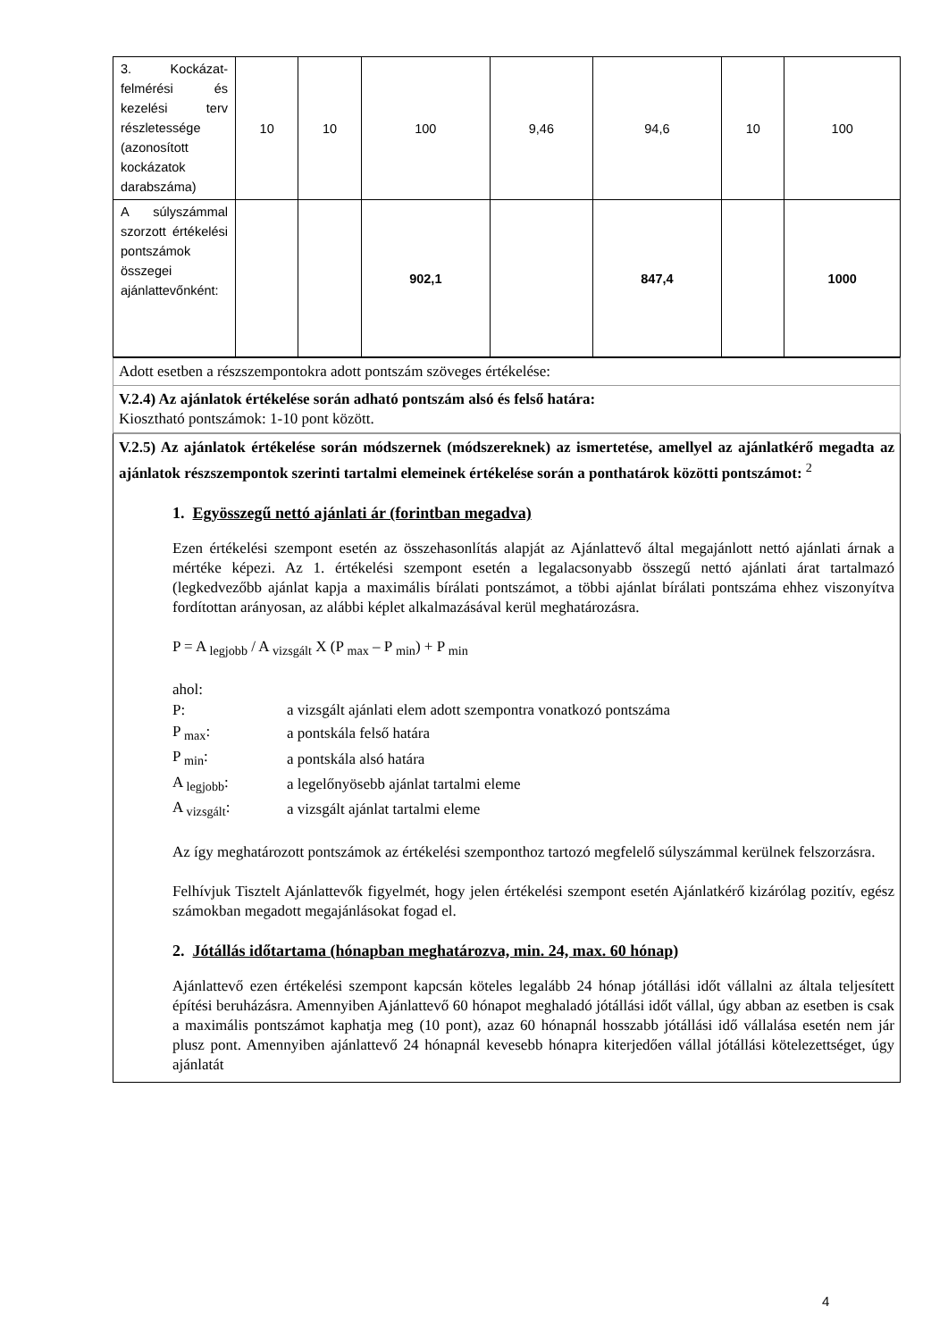| 3. Kockázat-felmérési és kezelési terv részletessége (azonosított kockázatok darabszáma) | 10 | 10 | 100 | 9,46 | 94,6 | 10 | 100 |
| A súlyszámmal szorzott értékelési pontszámok összegei ajánlattevőnként: | | | 902,1 | | 847,4 | | 1000 |
Adott esetben a részszempontokra adott pontszám szöveges értékelése:
V.2.4) Az ajánlatok értékelése során adható pontszám alsó és felső határa:
Kiosztható pontszámok: 1-10 pont között.
V.2.5) Az ajánlatok értékelése során módszernek (módszereknek) az ismertetése, amellyel az ajánlatkérő megadta az ajánlatok részszempontok szerinti tartalmi elemeinek értékelése során a ponthatárok közötti pontszámot: <sup>2</sup>
1. Egyösszegű nettó ajánlati ár (forintban megadva)
Ezen értékelési szempont esetén az összehasonlítás alapját az Ajánlattevő által megajánlott nettó ajánlati árnak a mértéke képezi. Az 1. értékelési szempont esetén a legalacsonyabb összegű nettó ajánlati árat tartalmazó (legkedvezőbb ajánlat kapja a maximális bírálati pontszámot, a többi ajánlat bírálati pontszáma ehhez viszonyítva fordítottan arányosan, az alábbi képlet alkalmazásával kerül meghatározásra.
P = A <sub>legjobb</sub> / A <sub>vizsgált</sub> X (P <sub>max</sub> – P <sub>min</sub>) + P <sub>min</sub>
ahol:
| P: | a vizsgált ajánlati elem adott szempontra vonatkozó pontszáma |
| P <sub>max</sub>: | a pontskála felső határa |
| P <sub>min</sub>: | a pontskála alsó határa |
| A <sub>legjobb</sub>: | a legelőnyösebb ajánlat tartalmi eleme |
| A <sub>vizsgált</sub>: | a vizsgált ajánlat tartalmi eleme |
Az így meghatározott pontszámok az értékelési szemponthoz tartozó megfelelő súlyszámmal kerülnek felszorzásra.
Felhívjuk Tisztelt Ajánlattevők figyelmét, hogy jelen értékelési szempont esetén Ajánlatkérő kizárólag pozitív, egész számokban megadott megajánlásokat fogad el.
2. Jótállás időtartama (hónapban meghatározva, min. 24, max. 60 hónap)
Ajánlattevő ezen értékelési szempont kapcsán köteles legalább 24 hónap jótállási időt vállalni az általa teljesített építési beruházásra. Amennyiben Ajánlattevő 60 hónapot meghaladó jótállási időt vállal, úgy abban az esetben is csak a maximális pontszámot kaphatja meg (10 pont), azaz 60 hónapnál hosszabb jótállási idő vállalása esetén nem jár plusz pont. Amennyiben ajánlattevő 24 hónapnál kevesebb hónapra kiterjedően vállal jótállási kötelezettséget, úgy ajánlatát
4